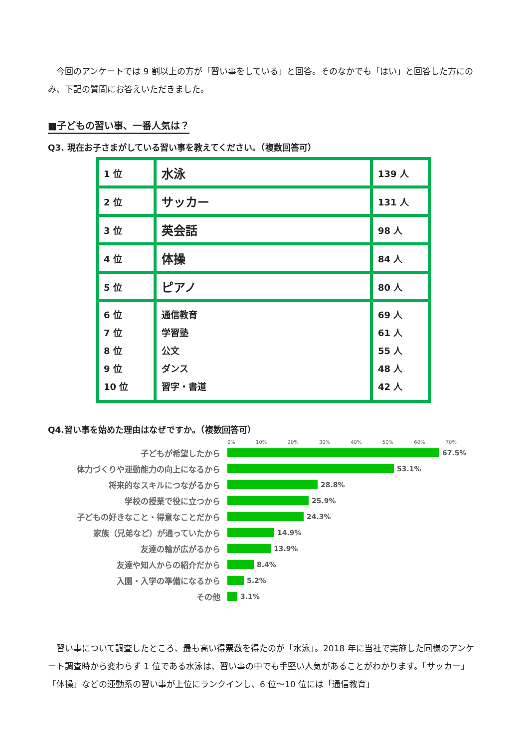今回のアンケートでは 9 割以上の方が「習い事をしている」と回答。そのなかでも「はい」と回答した方にのみ、下記の質問にお答えいただきました。
■子どもの習い事、一番人気は？
Q3. 現在お子さまがしている習い事を教えてください。（複数回答可）
| 1 位 | 水泳 | 139 人 |
| 2 位 | サッカー | 131 人 |
| 3 位 | 英会話 | 98 人 |
| 4 位 | 体操 | 84 人 |
| 5 位 | ピアノ | 80 人 |
| 6 位 7 位 8 位 9 位 10 位 | 通信教育 学習塾 公文 ダンス 習字・書道 | 69 人 61 人 55 人 48 人 42 人 |
Q4.習い事を始めた理由はなぜですか。（複数回答可）
0% 10% 20% 30% 40% 50% 60% 70%
子どもが希望したから 67.5%
体力づくりや運動能力の向上になるから 53.1%
将来的なスキルにつながるから 28.8%
学校の授業で役に立つから 25.9%
子どもの好きなこと・得意なことだから 24.3%
家族（兄弟など）が通っていたから 14.9%
友達の輪が広がるから 13.9%
友達や知人からの紹介だから 8.4%
入園・入学の準備になるから 5.2%
その他 3.1%
　習い事について調査したところ、最も高い得票数を得たのが「水泳」。2018 年に当社で実施した同様のアンケート調査時から変わらず 1 位である水泳は、習い事の中でも手堅い人気があることがわかります。「サッカー」「体操」などの運動系の習い事が上位にランクインし、6 位～10 位には「通信教育」